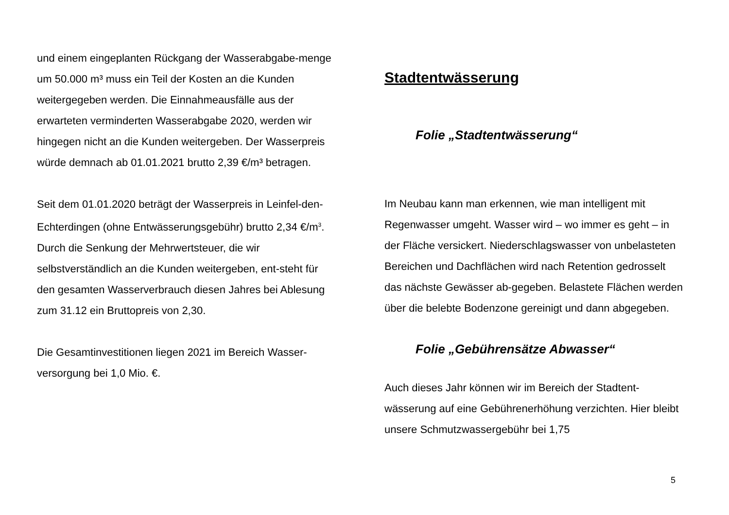und einem eingeplanten Rückgang der Wasserabgabe-menge um 50.000 m³ muss ein Teil der Kosten an die Kunden weitergegeben werden. Die Einnahmeausfälle aus der erwarteten verminderten Wasserabgabe 2020, werden wir hingegen nicht an die Kunden weitergeben. Der Wasserpreis würde demnach ab 01.01.2021 brutto 2,39 €/m³ betragen.
Seit dem 01.01.2020 beträgt der Wasserpreis in Leinfel-den-Echterdingen (ohne Entwässerungsgebühr) brutto 2,34 €/m<sup>3</sup>. Durch die Senkung der Mehrwertsteuer, die wir selbstverständlich an die Kunden weitergeben, ent-steht für den gesamten Wasserverbrauch diesen Jahres bei Ablesung zum 31.12 ein Bruttopreis von 2,30.
Die Gesamtinvestitionen liegen 2021 im Bereich Wasser-versorgung bei 1,0 Mio. €.
Stadtentwässerung
Folie „Stadtentwässerung“
Im Neubau kann man erkennen, wie man intelligent mit Regenwasser umgeht. Wasser wird – wo immer es geht – in der Fläche versickert. Niederschlagswasser von unbelasteten Bereichen und Dachflächen wird nach Retention gedrosselt das nächste Gewässer ab-gegeben. Belastete Flächen werden über die belebte Bodenzone gereinigt und dann abgegeben.
Folie „Gebührensätze Abwasser“
Auch dieses Jahr können wir im Bereich der Stadtent-wässerung auf eine Gebührenerhöhung verzichten. Hier bleibt unsere Schmutzwassergebühr bei 1,75
5